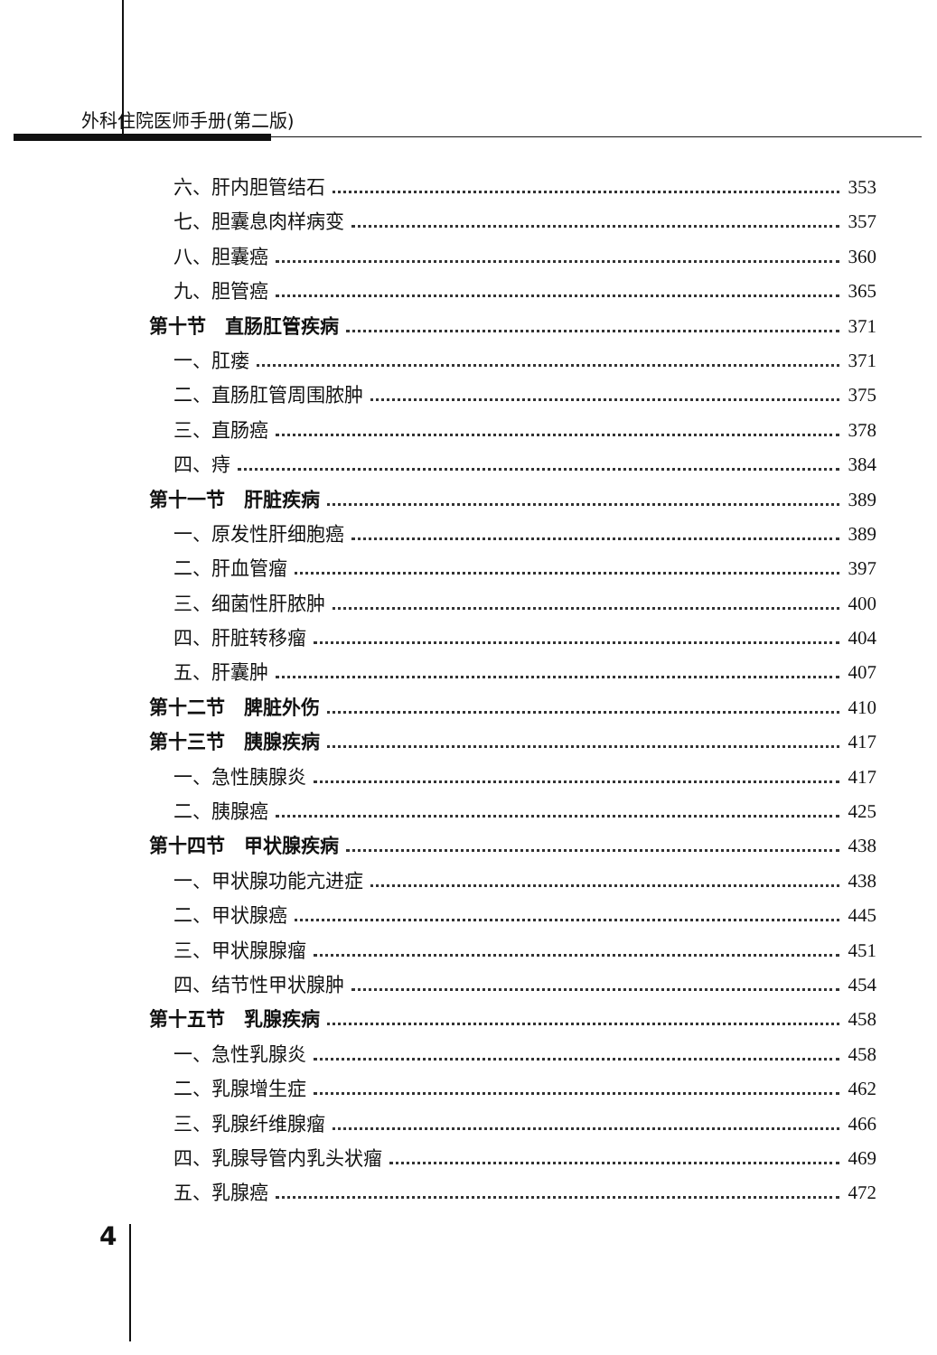外科住院医师手册(第二版)
六、肝内胆管结石 353
七、胆囊息肉样病变 357
八、胆囊癌 360
九、胆管癌 365
第十节　直肠肛管疾病 371
一、肛瘘 371
二、直肠肛管周围脓肿 375
三、直肠癌 378
四、痔 384
第十一节　肝脏疾病 389
一、原发性肝细胞癌 389
二、肝血管瘤 397
三、细菌性肝脓肿 400
四、肝脏转移瘤 404
五、肝囊肿 407
第十二节　脾脏外伤 410
第十三节　胰腺疾病 417
一、急性胰腺炎 417
二、胰腺癌 425
第十四节　甲状腺疾病 438
一、甲状腺功能亢进症 438
二、甲状腺癌 445
三、甲状腺腺瘤 451
四、结节性甲状腺肿 454
第十五节　乳腺疾病 458
一、急性乳腺炎 458
二、乳腺增生症 462
三、乳腺纤维腺瘤 466
四、乳腺导管内乳头状瘤 469
五、乳腺癌 472
4